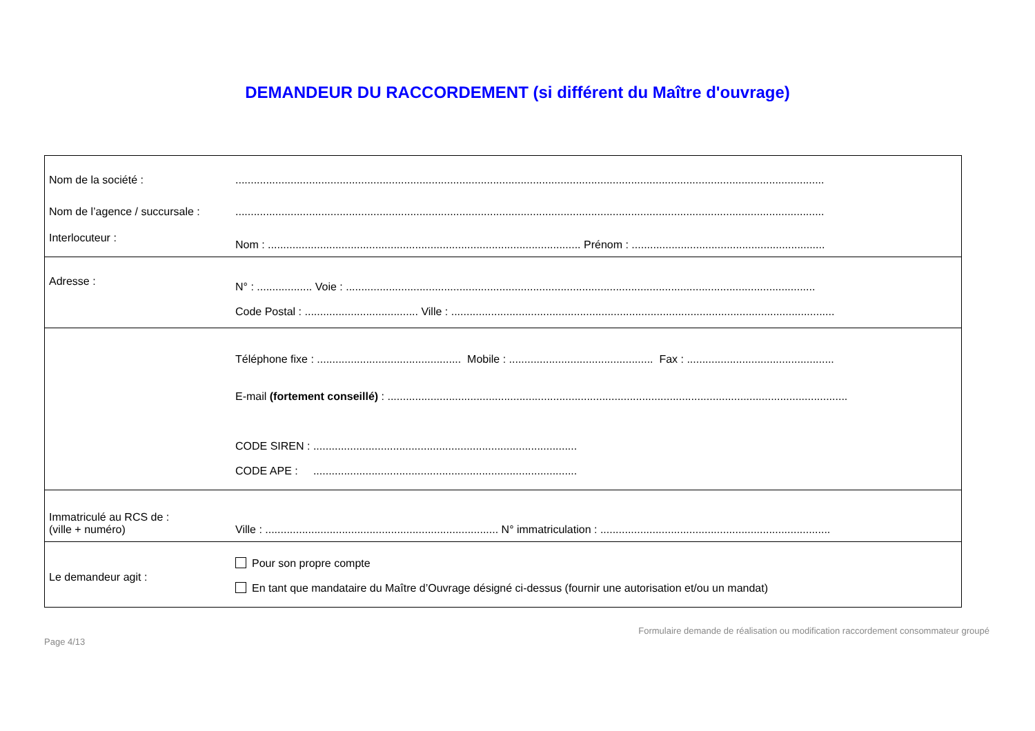DEMANDEUR DU RACCORDEMENT (si différent du Maître d'ouvrage)
| Nom de la société : | ................................................................................................................................................................................................ |
| Nom de l’agence / succursale : | ................................................................................................................................................................................................ |
| Interlocuteur : | Nom : ...................................................................................................... Prénom : ............................................................... |
| Adresse : | N° : .................. Voie : ......................................................................................................................................................... Code Postal : ..................................... Ville : ............................................................................................................................. |
| | Téléphone fixe : ............................................... Mobile : ............................................... Fax : ................................................ E-mail (fortement conseillé) : ...................................................................................................................................................... CODE SIREN : ...................................................................................... CODE APE : ...................................................................................... |
| Immatriculé au RCS de : (ville + numéro) | Ville : ............................................................................ N° immatriculation : ........................................................................... |
| Le demandeur agit : | Pour son propre compte En tant que mandataire du Maître d’Ouvrage désigné ci-dessus (fournir une autorisation et/ou un mandat) |
Page 4/13 Formulaire demande de réalisation ou modification raccordement consommateur groupé